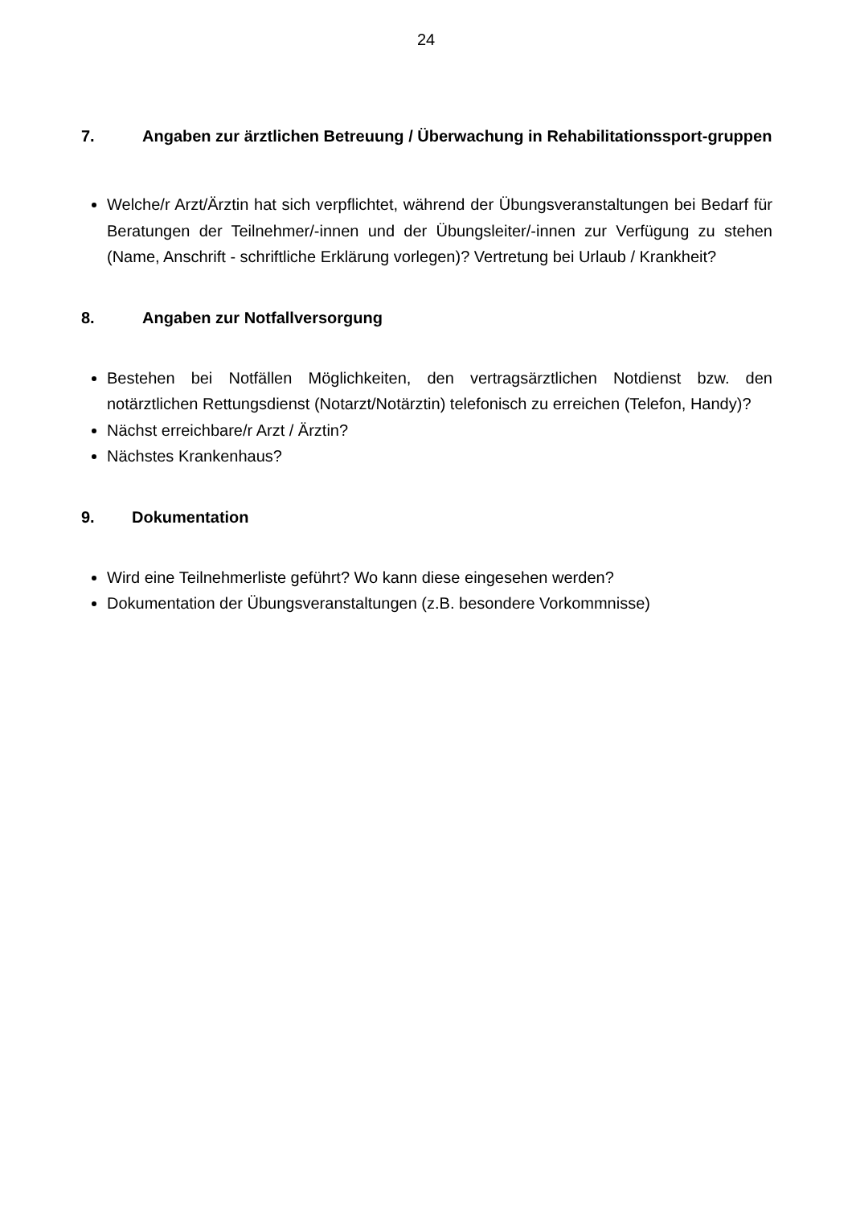24
7. Angaben zur ärztlichen Betreuung / Überwachung in Rehabilitationssport-gruppen
Welche/r Arzt/Ärztin hat sich verpflichtet, während der Übungsveranstaltungen bei Bedarf für Beratungen der Teilnehmer/-innen und der Übungsleiter/-innen zur Verfügung zu stehen (Name, Anschrift - schriftliche Erklärung vorlegen)? Vertretung bei Urlaub / Krankheit?
8. Angaben zur Notfallversorgung
Bestehen bei Notfällen Möglichkeiten, den vertragsärztlichen Notdienst bzw. den notärztlichen Rettungsdienst (Notarzt/Notärztin) telefonisch zu erreichen (Telefon, Handy)?
Nächst erreichbare/r Arzt / Ärztin?
Nächstes Krankenhaus?
9. Dokumentation
Wird eine Teilnehmerliste geführt? Wo kann diese eingesehen werden?
Dokumentation der Übungsveranstaltungen (z.B. besondere Vorkommnisse)